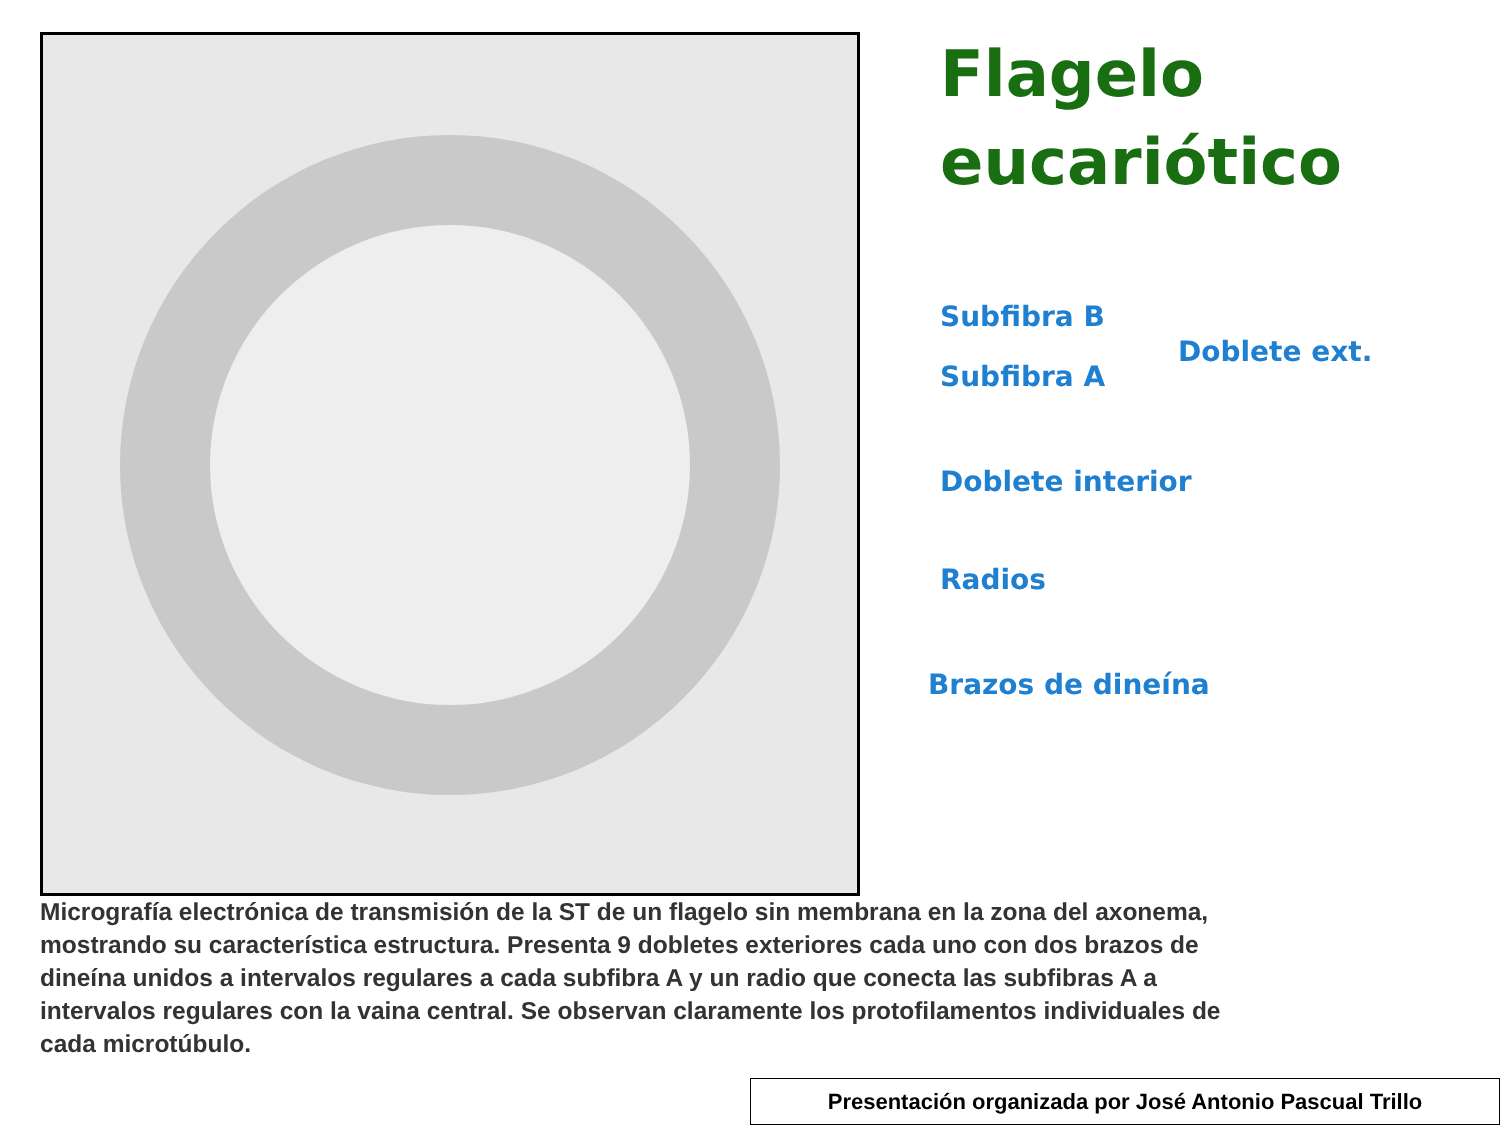Flagelo
eucariótico
Subfibra B
Subfibra A
Doblete ext.
Doblete interior
Radios
Brazos de dineína
Micrografía electrónica de transmisión de la ST de un flagelo sin membrana en la zona del axonema, mostrando su característica estructura. Presenta 9 dobletes exteriores cada uno con dos brazos de dineína unidos a intervalos regulares a cada subfibra A y un radio que conecta las subfibras A a intervalos regulares con la vaina central. Se observan claramente los protofilamentos individuales de cada microtúbulo.
Presentación organizada por José Antonio Pascual Trillo